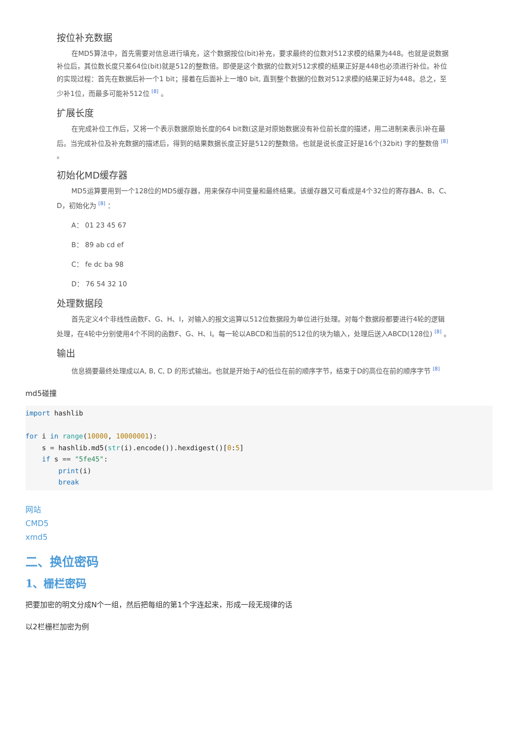按位补充数据
在MD5算法中，首先需要对信息进行填充，这个数据按位(bit)补充，要求最终的位数对512求模的结果为448。也就是说数据补位后，其位数长度只差64位(bit)就是512的整数倍。即便是这个数据的位数对512求模的结果正好是448也必须进行补位。补位的实现过程：首先在数据后补一个1 bit；接着在后面补上一堆0 bit, 直到整个数据的位数对512求模的结果正好为448。总之，至少补1位，而最多可能补512位 <sup>[8]</sup> 。
扩展长度
在完成补位工作后，又将一个表示数据原始长度的64 bit数(这是对原始数据没有补位前长度的描述，用二进制来表示)补在最后。当完成补位及补充数据的描述后，得到的结果数据长度正好是512的整数倍。也就是说长度正好是16个(32bit) 字的整数倍 <sup>[8]</sup> 。
初始化MD缓存器
MD5运算要用到一个128位的MD5缓存器，用来保存中间变量和最终结果。该缓存器又可看成是4个32位的寄存器A、B、C、D，初始化为 <sup>[8]</sup> ：
A： 01 23 45 67
B： 89 ab cd ef
C： fe dc ba 98
D： 76 54 32 10
处理数据段
首先定义4个非线性函数F、G、H、I，对输入的报文运算以512位数据段为单位进行处理。对每个数据段都要进行4轮的逻辑处理，在4轮中分别使用4个不同的函数F、G、H、I。每一轮以ABCD和当前的512位的块为输入，处理后送入ABCD(128位) <sup>[8]</sup> 。
输出
信息摘要最终处理成以A, B, C, D 的形式输出。也就是开始于A的低位在前的顺序字节，结束于D的高位在前的顺序字节 <sup>[8]</sup>
md5碰撞
import hashlib

for i in range(10000, 10000001):
    s = hashlib.md5(str(i).encode()).hexdigest()[0:5]
    if s == "5fe45":
        print(i)
        break
网站
CMD5
xmd5
二、换位密码
1、栅栏密码
把要加密的明文分成N个一组，然后把每组的第1个字连起来，形成一段无规律的话
以2栏栅栏加密为例